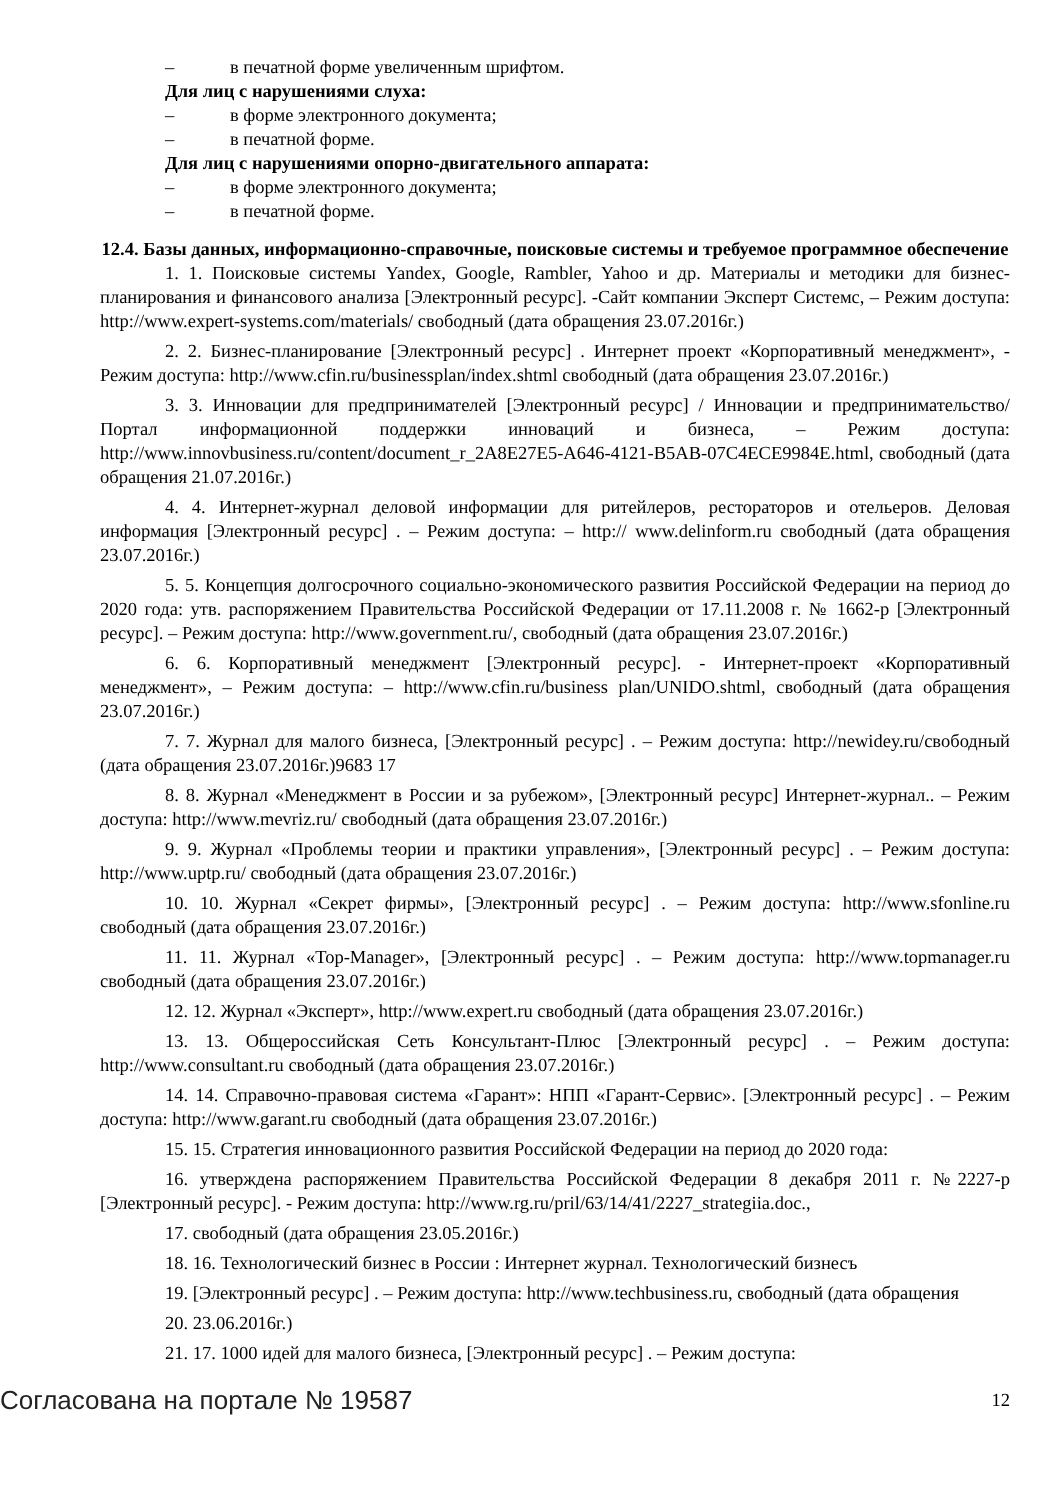– в печатной форме увеличенным шрифтом.
Для лиц с нарушениями слуха:
– в форме электронного документа;
– в печатной форме.
Для лиц с нарушениями опорно-двигательного аппарата:
– в форме электронного документа;
– в печатной форме.
12.4. Базы данных, информационно-справочные, поисковые системы и требуемое программное обеспечение
1. 1. Поисковые системы Yandex, Google, Rambler, Yahoo и др. Материалы и методики для бизнес-планирования и финансового анализа [Электронный ресурс]. -Сайт компании Эксперт Системс, – Режим доступа: http://www.expert-systems.com/materials/ свободный (дата обращения 23.07.2016г.)
2. 2. Бизнес-планирование [Электронный ресурс] . Интернет проект «Корпоративный менеджмент», - Режим доступа: http://www.cfin.ru/businessplan/index.shtml свободный (дата обращения 23.07.2016г.)
3. 3. Инновации для предпринимателей [Электронный ресурс] / Инновации и предпринимательство/ Портал информационной поддержки инноваций и бизнеса, – Режим доступа: http://www.innovbusiness.ru/content/document_r_2A8E27E5-A646-4121-B5AB-07C4ECE9984E.html, свободный (дата обращения 21.07.2016г.)
4. 4. Интернет-журнал деловой информации для ритейлеров, рестораторов и отельеров. Деловая информация [Электронный ресурс] . – Режим доступа: – http:// www.delinform.ru свободный (дата обращения 23.07.2016г.)
5. 5. Концепция долгосрочного социально-экономического развития Российской Федерации на период до 2020 года: утв. распоряжением Правительства Российской Федерации от 17.11.2008 г. № 1662-р [Электронный ресурс]. – Режим доступа: http://www.government.ru/, свободный (дата обращения 23.07.2016г.)
6. 6. Корпоративный менеджмент [Электронный ресурс]. - Интернет-проект «Корпоративный менеджмент», – Режим доступа: – http://www.cfin.ru/business plan/UNIDO.shtml, свободный (дата обращения 23.07.2016г.)
7. 7. Журнал для малого бизнеса, [Электронный ресурс] . – Режим доступа: http://newidey.ru/свободный (дата обращения 23.07.2016г.)9683 17
8. 8. Журнал «Менеджмент в России и за рубежом», [Электронный ресурс] Интернет-журнал.. – Режим доступа: http://www.mevriz.ru/ свободный (дата обращения 23.07.2016г.)
9. 9. Журнал «Проблемы теории и практики управления», [Электронный ресурс] . – Режим доступа: http://www.uptp.ru/ свободный (дата обращения 23.07.2016г.)
10. 10. Журнал «Секрет фирмы», [Электронный ресурс] . – Режим доступа: http://www.sfonline.ru свободный (дата обращения 23.07.2016г.)
11. 11. Журнал «Top-Manager», [Электронный ресурс] . – Режим доступа: http://www.topmanager.ru свободный (дата обращения 23.07.2016г.)
12. 12. Журнал «Эксперт», http://www.expert.ru свободный (дата обращения 23.07.2016г.)
13. 13. Общероссийская Сеть Консультант-Плюс [Электронный ресурс] . – Режим доступа: http://www.consultant.ru свободный (дата обращения 23.07.2016г.)
14. 14. Справочно-правовая система «Гарант»: НПП «Гарант-Сервис». [Электронный ресурс] . – Режим доступа: http://www.garant.ru свободный (дата обращения 23.07.2016г.)
15. 15. Стратегия инновационного развития Российской Федерации на период до 2020 года:
16. утверждена распоряжением Правительства Российской Федерации 8 декабря 2011 г. №2227-р [Электронный ресурс]. - Режим доступа: http://www.rg.ru/pril/63/14/41/2227_strategiia.doc.,
17. свободный (дата обращения 23.05.2016г.)
18. 16. Технологический бизнес в России : Интернет журнал. Технологический бизнесъ
19. [Электронный ресурс] . – Режим доступа: http://www.techbusiness.ru, свободный (дата обращения
20. 23.06.2016г.)
21. 17. 1000 идей для малого бизнеса, [Электронный ресурс] . – Режим доступа:
Согласована на портале № 19587 12